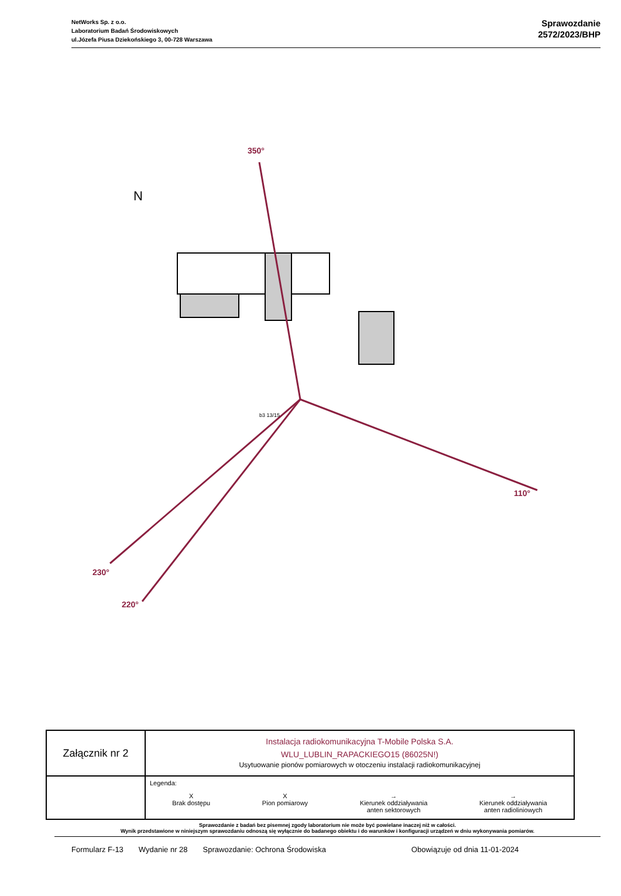NetWorks Sp. z o.o.
Laboratorium Badań Środowiskowych
ul.Józefa Piusa Dziekońskiego 3, 00-728 Warszawa
Sprawozdanie
2572/2023/BHP
350°
110°
230°
220°
N
b3 13/15
| Załącznik nr 2 | Instalacja radiokomunikacyjna T-Mobile Polska S.A. WLU_LUBLIN_RAPACKIEGO15 (86025N!) Usytuowanie pionów pomiarowych w otoczeniu instalacji radiokomunikacyjnej |
| | Legenda: X Brak dostępu X Pion pomiarowy → Kierunek oddziaływania anten sektorowych → Kierunek oddziaływania anten radioliniowych |
Sprawozdanie z badań bez pisemnej zgody laboratorium nie może być powielane inaczej niż w całości.
Wynik przedstawione w niniejszym sprawozdaniu odnoszą się wyłącznie do badanego obiektu i do warunków i konfiguracji urządzeń w dniu wykonywania pomiarów.
Formularz F-13 Wydanie nr 28 Sprawozdanie: Ochrona Środowiska Obowiązuje od dnia 11-01-2024